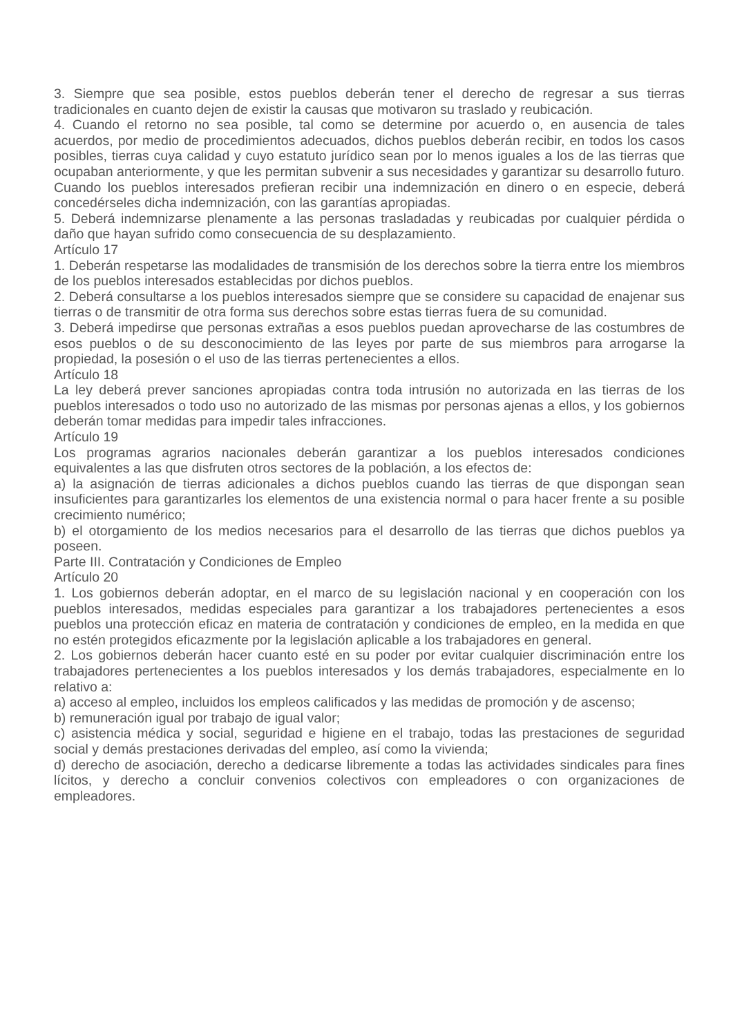3. Siempre que sea posible, estos pueblos deberán tener el derecho de regresar a sus tierras tradicionales en cuanto dejen de existir la causas que motivaron su traslado y reubicación.
4. Cuando el retorno no sea posible, tal como se determine por acuerdo o, en ausencia de tales acuerdos, por medio de procedimientos adecuados, dichos pueblos deberán recibir, en todos los casos posibles, tierras cuya calidad y cuyo estatuto jurídico sean por lo menos iguales a los de las tierras que ocupaban anteriormente, y que les permitan subvenir a sus necesidades y garantizar su desarrollo futuro. Cuando los pueblos interesados prefieran recibir una indemnización en dinero o en especie, deberá concedérseles dicha indemnización, con las garantías apropiadas.
5. Deberá indemnizarse plenamente a las personas trasladadas y reubicadas por cualquier pérdida o daño que hayan sufrido como consecuencia de su desplazamiento.
Artículo 17
1. Deberán respetarse las modalidades de transmisión de los derechos sobre la tierra entre los miembros de los pueblos interesados establecidas por dichos pueblos.
2. Deberá consultarse a los pueblos interesados siempre que se considere su capacidad de enajenar sus tierras o de transmitir de otra forma sus derechos sobre estas tierras fuera de su comunidad.
3. Deberá impedirse que personas extrañas a esos pueblos puedan aprovecharse de las costumbres de esos pueblos o de su desconocimiento de las leyes por parte de sus miembros para arrogarse la propiedad, la posesión o el uso de las tierras pertenecientes a ellos.
Artículo 18
La ley deberá prever sanciones apropiadas contra toda intrusión no autorizada en las tierras de los pueblos interesados o todo uso no autorizado de las mismas por personas ajenas a ellos, y los gobiernos deberán tomar medidas para impedir tales infracciones.
Artículo 19
Los programas agrarios nacionales deberán garantizar a los pueblos interesados condiciones equivalentes a las que disfruten otros sectores de la población, a los efectos de:
a) la asignación de tierras adicionales a dichos pueblos cuando las tierras de que dispongan sean insuficientes para garantizarles los elementos de una existencia normal o para hacer frente a su posible crecimiento numérico;
b) el otorgamiento de los medios necesarios para el desarrollo de las tierras que dichos pueblos ya poseen.
Parte III. Contratación y Condiciones de Empleo
Artículo 20
1. Los gobiernos deberán adoptar, en el marco de su legislación nacional y en cooperación con los pueblos interesados, medidas especiales para garantizar a los trabajadores pertenecientes a esos pueblos una protección eficaz en materia de contratación y condiciones de empleo, en la medida en que no estén protegidos eficazmente por la legislación aplicable a los trabajadores en general.
2. Los gobiernos deberán hacer cuanto esté en su poder por evitar cualquier discriminación entre los trabajadores pertenecientes a los pueblos interesados y los demás trabajadores, especialmente en lo relativo a:
a) acceso al empleo, incluidos los empleos calificados y las medidas de promoción y de ascenso;
b) remuneración igual por trabajo de igual valor;
c) asistencia médica y social, seguridad e higiene en el trabajo, todas las prestaciones de seguridad social y demás prestaciones derivadas del empleo, así como la vivienda;
d) derecho de asociación, derecho a dedicarse libremente a todas las actividades sindicales para fines lícitos, y derecho a concluir convenios colectivos con empleadores o con organizaciones de empleadores.